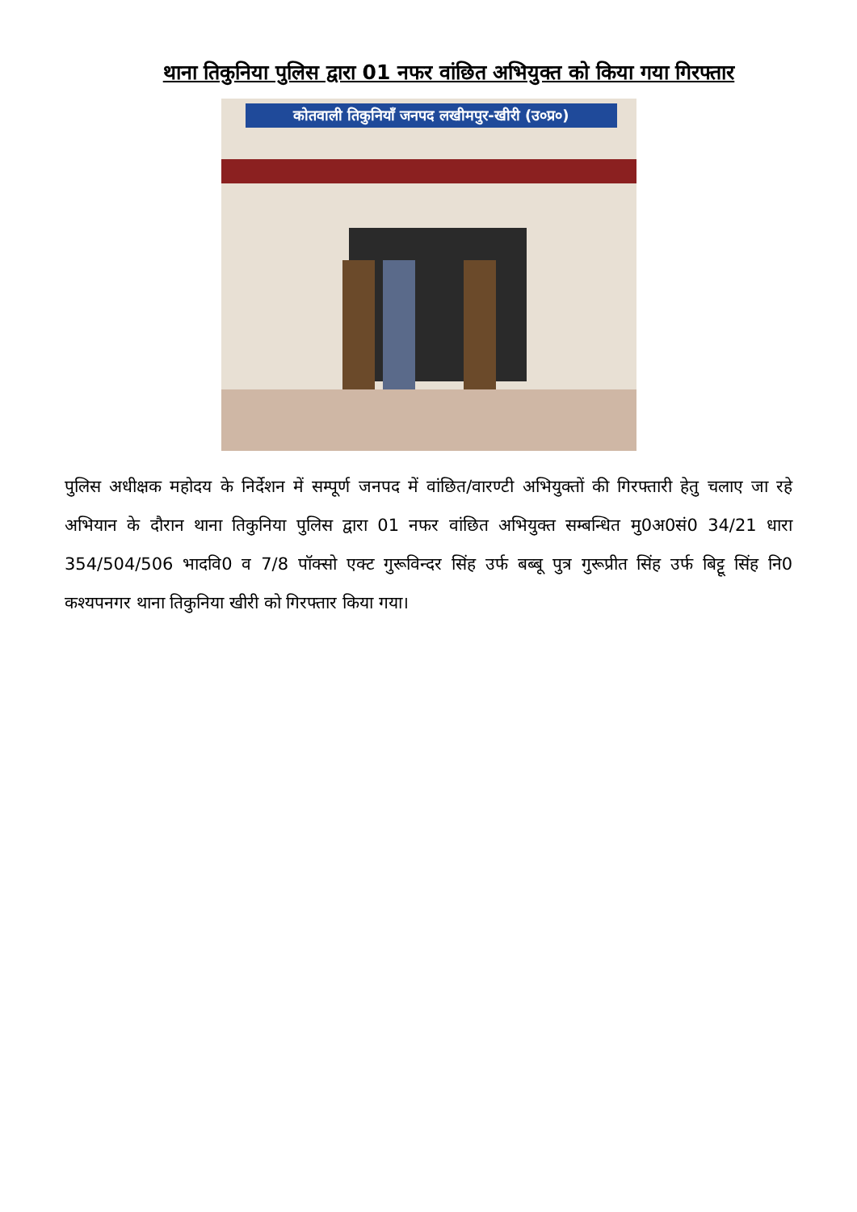थाना तिकुनिया पुलिस द्वारा 01 नफर वांछित अभियुक्त को किया गया गिरफ्तार
कोतवाली तिकुनियाँ जनपद लखीमपुर-खीरी (उ०प्र०)
पुलिस अधीक्षक महोदय के निर्देशन में सम्पूर्ण जनपद में वांछित/वारण्टी अभियुक्तों की गिरफ्तारी हेतु चलाए जा रहे अभियान के दौरान थाना तिकुनिया पुलिस द्वारा 01 नफर वांछित अभियुक्त सम्बन्धित मु0अ0सं0 34/21 धारा 354/504/506 भादवि0 व 7/8 पॉक्सो एक्ट गुरूविन्दर सिंह उर्फ बब्बू पुत्र गुरूप्रीत सिंह उर्फ बिट्टू सिंह नि0 कश्यपनगर थाना तिकुनिया खीरी को गिरफ्तार किया गया।